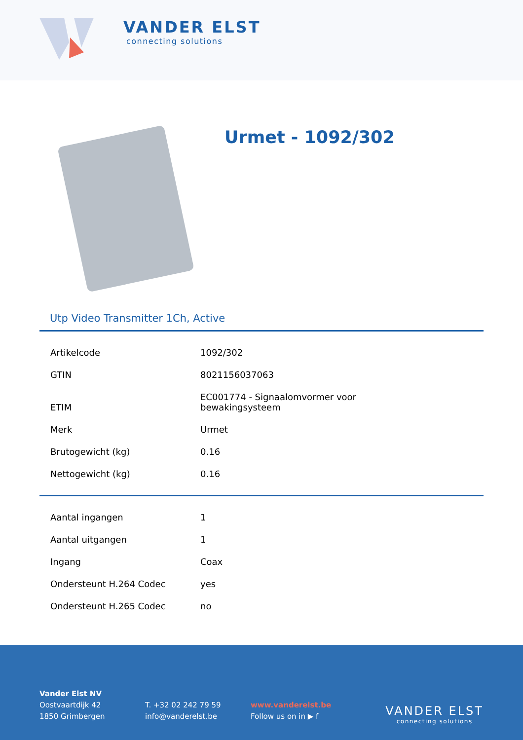VANDER ELST
connecting solutions
Urmet - 1092/302
Utp Video Transmitter 1Ch, Active
| Artikelcode | 1092/302 |
| GTIN | 8021156037063 |
| ETIM | EC001774 - Signaalomvormer voor bewakingsysteem |
| Merk | Urmet |
| Brutogewicht (kg) | 0.16 |
| Nettogewicht (kg) | 0.16 |
| Aantal ingangen | 1 |
| Aantal uitgangen | 1 |
| Ingang | Coax |
| Ondersteunt H.264 Codec | yes |
| Ondersteunt H.265 Codec | no |
Vander Elst NV
Oostvaartdijk 42
1850 Grimbergen
T. +32 02 242 79 59
info@vanderelst.be
www.vanderelst.be
Follow us on in ▶ f
VANDER ELST
connecting solutions